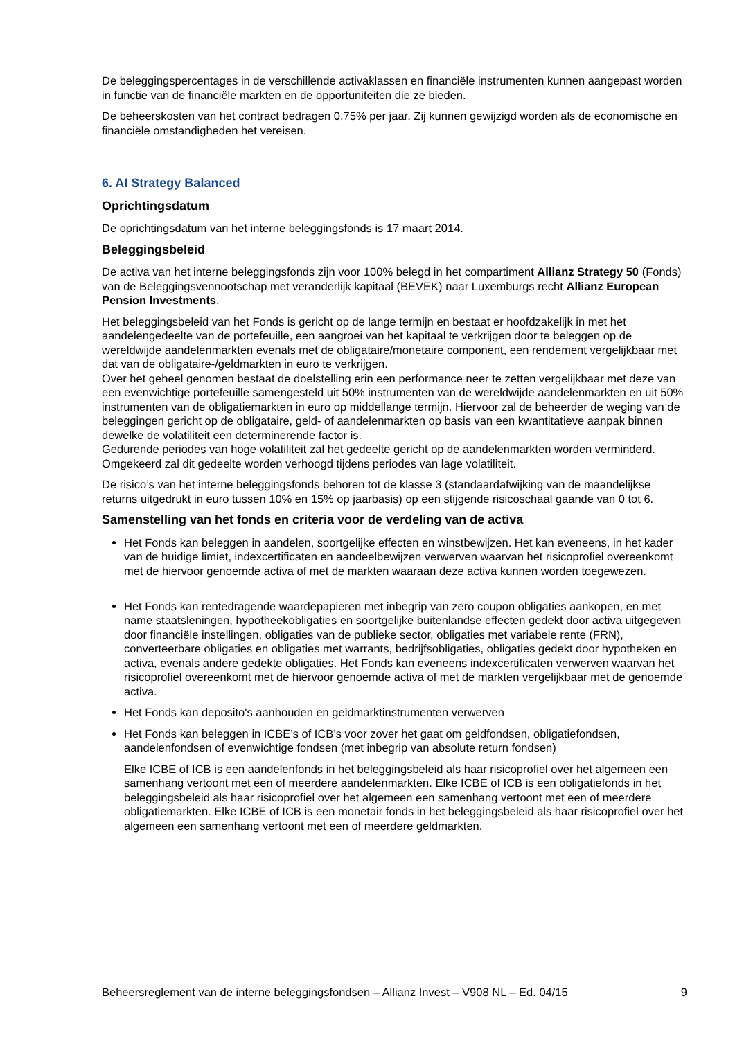De beleggingspercentages in de verschillende activaklassen en financiële instrumenten kunnen aangepast worden in functie van de financiële markten en de opportuniteiten die ze bieden.
De beheerskosten van het contract bedragen 0,75% per jaar. Zij kunnen gewijzigd worden als de economische en financiële omstandigheden het vereisen.
6. AI Strategy Balanced
Oprichtingsdatum
De oprichtingsdatum van het interne beleggingsfonds is 17 maart 2014.
Beleggingsbeleid
De activa van het interne beleggingsfonds zijn voor 100% belegd in het compartiment Allianz Strategy 50 (Fonds) van de Beleggingsvennootschap met veranderlijk kapitaal (BEVEK) naar Luxemburgs recht Allianz European Pension Investments.
Het beleggingsbeleid van het Fonds is gericht op de lange termijn en bestaat er hoofdzakelijk in met het aandelengedeelte van de portefeuille, een aangroei van het kapitaal te verkrijgen door te beleggen op de wereldwijde aandelenmarkten evenals met de obligataire/monetaire component, een rendement vergelijkbaar met dat van de obligataire-/geldmarkten in euro te verkrijgen.
Over het geheel genomen bestaat de doelstelling erin een performance neer te zetten vergelijkbaar met deze van een evenwichtige portefeuille samengesteld uit 50% instrumenten van de wereldwijde aandelenmarkten en uit 50% instrumenten van de obligatiemarkten in euro op middellange termijn. Hiervoor zal de beheerder de weging van de beleggingen gericht op de obligataire, geld- of aandelenmarkten op basis van een kwantitatieve aanpak binnen dewelke de volatiliteit een determinerende factor is.
Gedurende periodes van hoge volatiliteit zal het gedeelte gericht op de aandelenmarkten worden verminderd. Omgekeerd zal dit gedeelte worden verhoogd tijdens periodes van lage volatiliteit.
De risico’s van het interne beleggingsfonds behoren tot de klasse 3 (standaardafwijking van de maandelijkse returns uitgedrukt in euro tussen 10% en 15% op jaarbasis) op een stijgende risicoschaal gaande van 0 tot 6.
Samenstelling van het fonds en criteria voor de verdeling van de activa
Het Fonds kan beleggen in aandelen, soortgelijke effecten en winstbewijzen. Het kan eveneens, in het kader van de huidige limiet, indexcertificaten en aandeelbewijzen verwerven waarvan het risicoprofiel overeenkomt met de hiervoor genoemde activa of met de markten waaraan deze activa kunnen worden toegewezen.
Het Fonds kan rentedragende waardepapieren met inbegrip van zero coupon obligaties aankopen, en met name staatsleningen, hypotheekobligaties en soortgelijke buitenlandse effecten gedekt door activa uitgegeven door financiële instellingen, obligaties van de publieke sector, obligaties met variabele rente (FRN), converteerbare obligaties en obligaties met warrants, bedrijfsobligaties, obligaties gedekt door hypotheken en activa, evenals andere gedekte obligaties. Het Fonds kan eveneens indexcertificaten verwerven waarvan het risicoprofiel overeenkomt met de hiervoor genoemde activa of met de markten vergelijkbaar met de genoemde activa.
Het Fonds kan deposito's aanhouden en geldmarktinstrumenten verwerven
Het Fonds kan beleggen in ICBE’s of ICB’s voor zover het gaat om geldfondsen, obligatiefondsen, aandelenfondsen of evenwichtige fondsen (met inbegrip van absolute return fondsen)
Elke ICBE of ICB is een aandelenfonds in het beleggingsbeleid als haar risicoprofiel over het algemeen een samenhang vertoont met een of meerdere aandelenmarkten. Elke ICBE of ICB is een obligatiefonds in het beleggingsbeleid als haar risicoprofiel over het algemeen een samenhang vertoont met een of meerdere obligatiemarkten. Elke ICBE of ICB is een monetair fonds in het beleggingsbeleid als haar risicoprofiel over het algemeen een samenhang vertoont met een of meerdere geldmarkten.
Beheersreglement van de interne beleggingsfondsen – Allianz Invest – V908 NL – Ed. 04/15 9